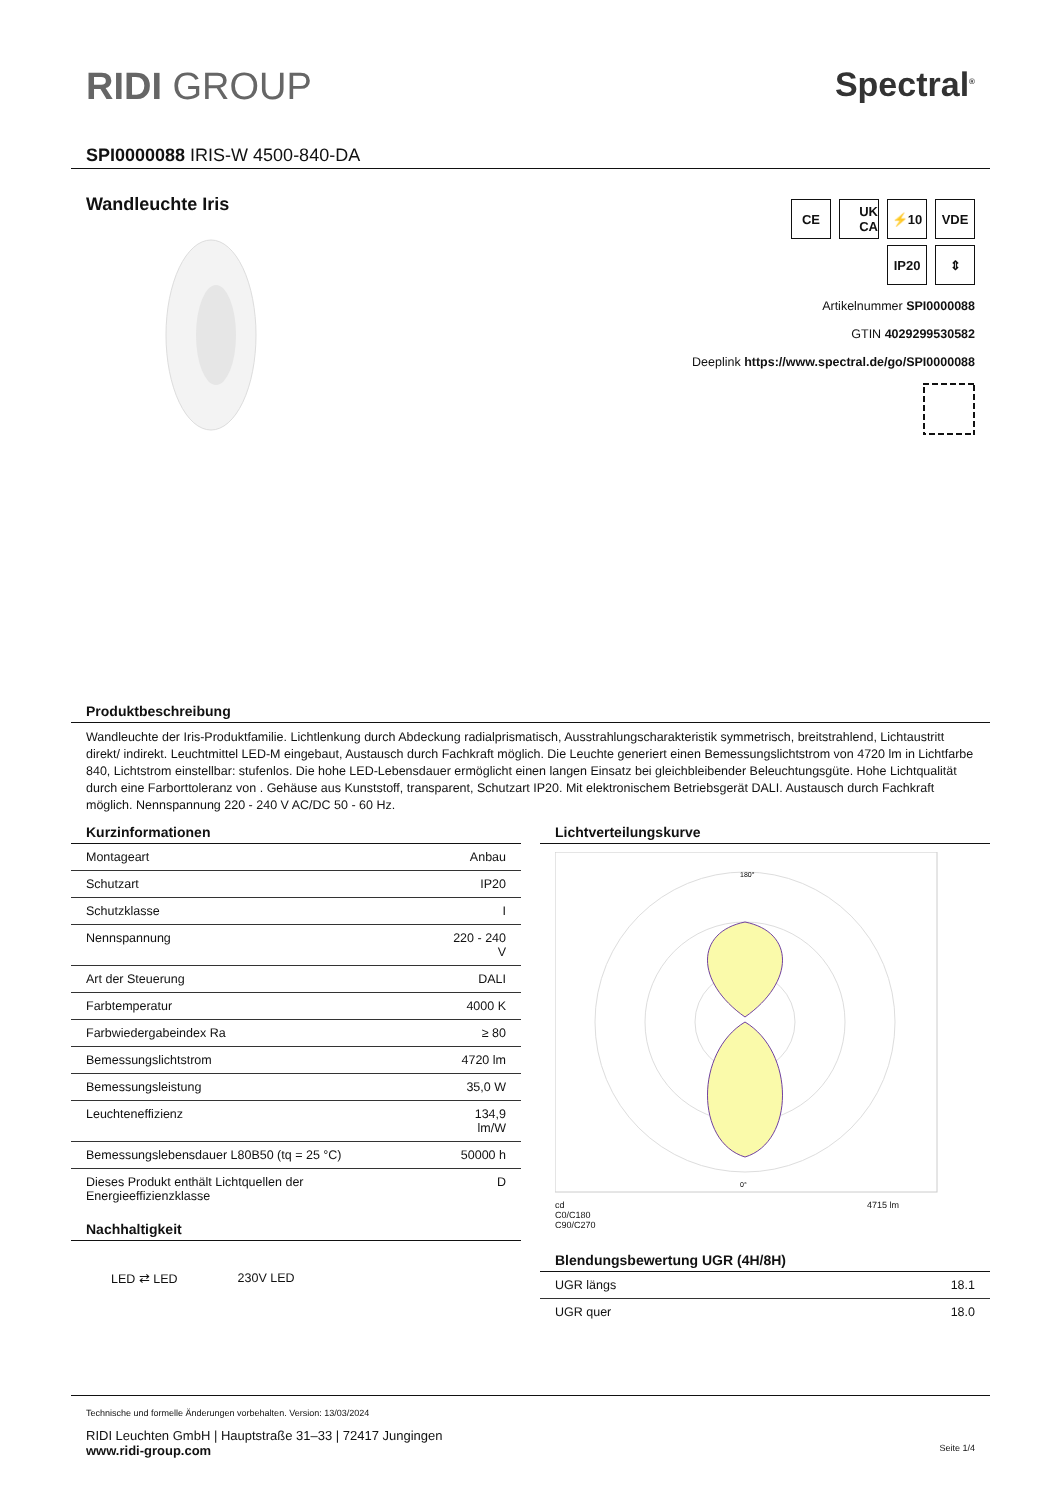RIDI GROUP Spectral<sup>®</sup>
SPI0000088 IRIS-W 4500-840-DA
Wandleuchte Iris
CE UK CA
⚡10 VDE
IP20 ⇕
Artikelnummer SPI0000088
GTIN 4029299530582
Deeplink https://www.spectral.de/go/SPI0000088
Produktbeschreibung
Wandleuchte der Iris-Produktfamilie. Lichtlenkung durch Abdeckung radialprismatisch, Ausstrahlungscharakteristik symmetrisch, breitstrahlend, Lichtaustritt direkt/ indirekt. Leuchtmittel LED-M eingebaut, Austausch durch Fachkraft möglich. Die Leuchte generiert einen Bemessungslichtstrom von 4720 lm in Lichtfarbe 840, Lichtstrom einstellbar: stufenlos. Die hohe LED-Lebensdauer ermöglicht einen langen Einsatz bei gleichbleibender Beleuchtungsgüte. Hohe Lichtqualität durch eine Farborttoleranz von . Gehäuse aus Kunststoff, transparent, Schutzart IP20. Mit elektronischem Betriebsgerät DALI. Austausch durch Fachkraft möglich. Nennspannung 220 - 240 V AC/DC 50 - 60 Hz.
Kurzinformationen
| Montageart | Anbau |
| Schutzart | IP20 |
| Schutzklasse | I |
| Nennspannung | 220 - 240 V |
| Art der Steuerung | DALI |
| Farbtemperatur | 4000 K |
| Farbwiedergabeindex Ra | ≥ 80 |
| Bemessungslichtstrom | 4720 lm |
| Bemessungsleistung | 35,0 W |
| Leuchteneffizienz | 134,9 lm/W |
| Bemessungslebensdauer L80B50 (tq = 25 °C) | 50000 h |
| Dieses Produkt enthält Lichtquellen der Energieeffizienzklasse | D |
Nachhaltigkeit
LED ⇄ LED 230V LED
Lichtverteilungskurve
180°
0°
cd 4715 lm
C0/C180
C90/C270
Blendungsbewertung UGR (4H/8H)
| UGR längs | 18.1 |
| UGR quer | 18.0 |
Technische und formelle Änderungen vorbehalten. Version: 13/03/2024
RIDI Leuchten GmbH | Hauptstraße 31–33 | 72417 Jungingen
www.ridi-group.com Seite 1/4